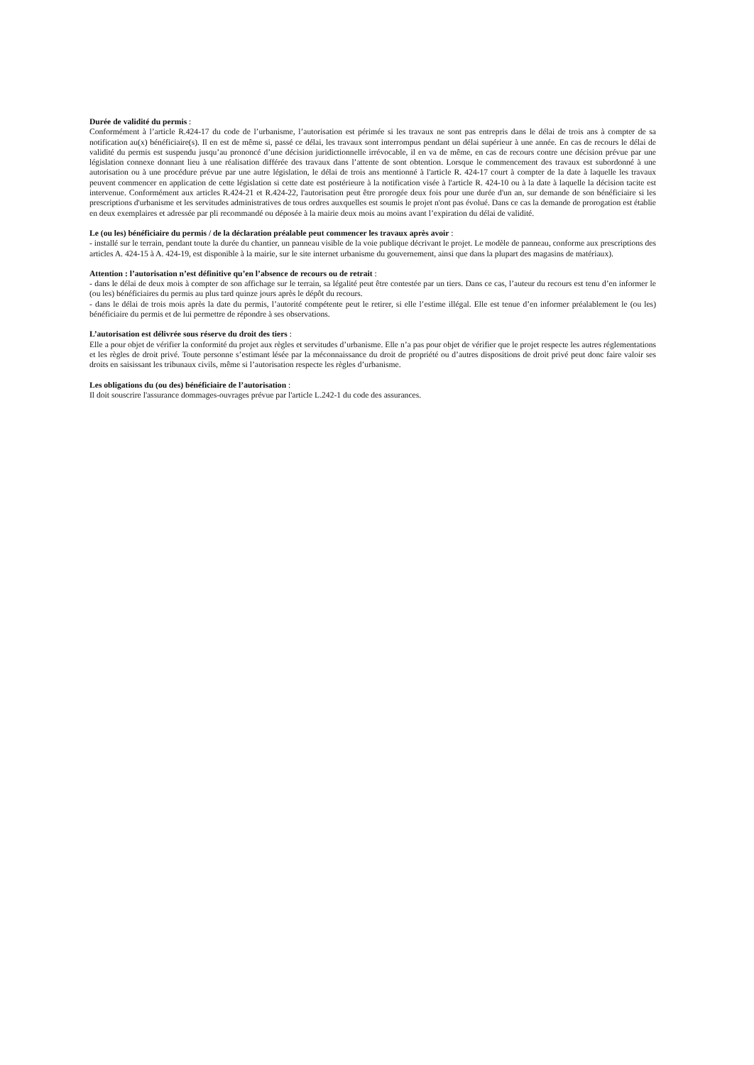Durée de validité du permis :
Conformément à l’article R.424-17 du code de l’urbanisme, l’autorisation est périmée si les travaux ne sont pas entrepris dans le délai de trois ans à compter de sa notification au(x) bénéficiaire(s). Il en est de même si, passé ce délai, les travaux sont interrompus pendant un délai supérieur à une année. En cas de recours le délai de validité du permis est suspendu jusqu’au prononcé d’une décision juridictionnelle irrévocable, il en va de même, en cas de recours contre une décision prévue par une législation connexe donnant lieu à une réalisation différée des travaux dans l’attente de sont obtention. Lorsque le commencement des travaux est subordonné à une autorisation ou à une procédure prévue par une autre législation, le délai de trois ans mentionné à l'article R. 424-17 court à compter de la date à laquelle les travaux peuvent commencer en application de cette législation si cette date est postérieure à la notification visée à l'article R. 424-10 ou à la date à laquelle la décision tacite est intervenue. Conformément aux articles R.424-21 et R.424-22, l'autorisation peut être prorogée deux fois pour une durée d'un an, sur demande de son bénéficiaire si les prescriptions d'urbanisme et les servitudes administratives de tous ordres auxquelles est soumis le projet n'ont pas évolué. Dans ce cas la demande de prorogation est établie en deux exemplaires et adressée par pli recommandé ou déposée à la mairie deux mois au moins avant l’expiration du délai de validité.
Le (ou les) bénéficiaire du permis / de la déclaration préalable peut commencer les travaux après avoir :
- installé sur le terrain, pendant toute la durée du chantier, un panneau visible de la voie publique décrivant le projet. Le modèle de panneau, conforme aux prescriptions des articles A. 424-15 à A. 424-19, est disponible à la mairie, sur le site internet urbanisme du gouvernement, ainsi que dans la plupart des magasins de matériaux).
Attention : l’autorisation n’est définitive qu’en l’absence de recours ou de retrait :
- dans le délai de deux mois à compter de son affichage sur le terrain, sa légalité peut être contestée par un tiers. Dans ce cas, l’auteur du recours est tenu d’en informer le (ou les) bénéficiaires du permis au plus tard quinze jours après le dépôt du recours.
- dans le délai de trois mois après la date du permis, l’autorité compétente peut le retirer, si elle l’estime illégal. Elle est tenue d’en informer préalablement le (ou les) bénéficiaire du permis et de lui permettre de répondre à ses observations.
L’autorisation est délivrée sous réserve du droit des tiers :
Elle a pour objet de vérifier la conformité du projet aux règles et servitudes d’urbanisme. Elle n’a pas pour objet de vérifier que le projet respecte les autres réglementations et les règles de droit privé. Toute personne s’estimant lésée par la méconnaissance du droit de propriété ou d’autres dispositions de droit privé peut donc faire valoir ses droits en saisissant les tribunaux civils, même si l’autorisation respecte les règles d’urbanisme.
Les obligations du (ou des) bénéficiaire de l’autorisation :
Il doit souscrire l'assurance dommages-ouvrages prévue par l'article L.242-1 du code des assurances.